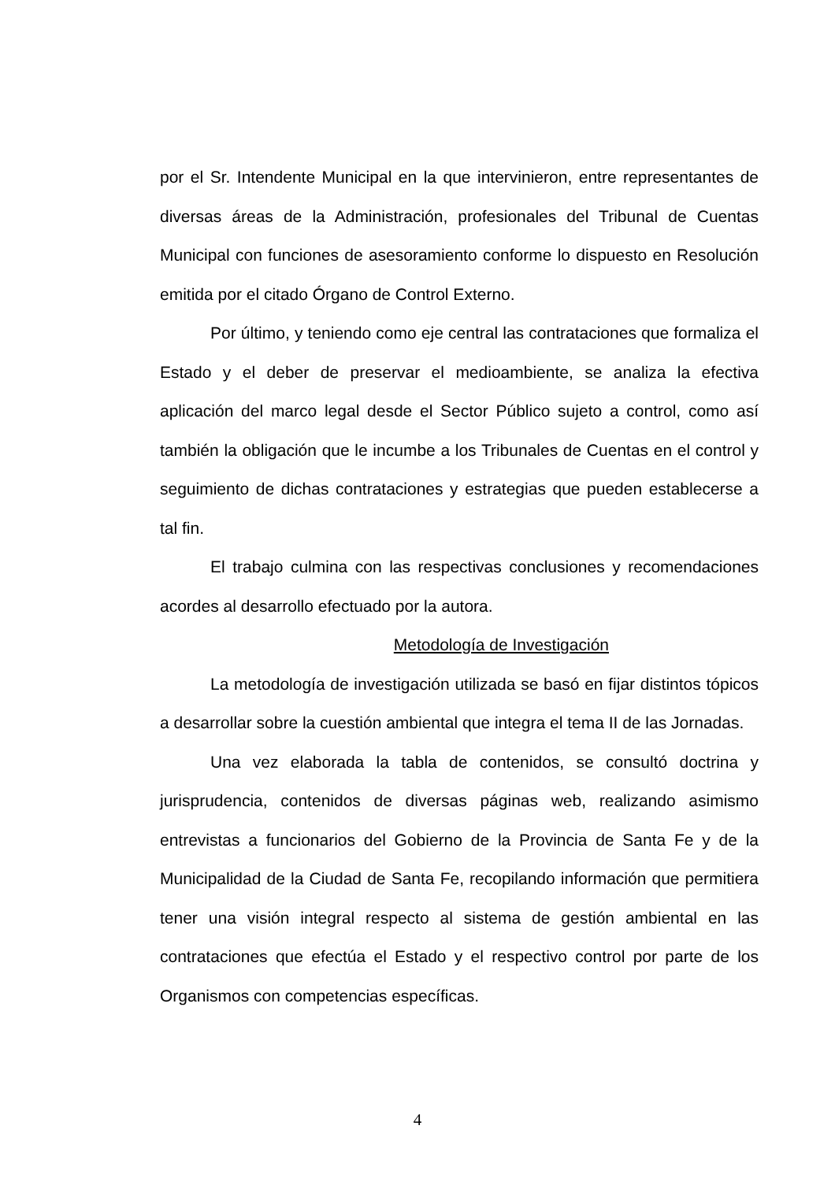por el Sr. Intendente Municipal en la que intervinieron, entre representantes de diversas áreas de la Administración, profesionales del Tribunal de Cuentas Municipal con funciones de asesoramiento conforme lo dispuesto en Resolución emitida por el citado Órgano de Control Externo.
Por último, y teniendo como eje central las contrataciones que formaliza el Estado y el deber de preservar el medioambiente, se analiza la efectiva aplicación del marco legal desde el Sector Público sujeto a control, como así también la obligación que le incumbe a los Tribunales de Cuentas en el control y seguimiento de dichas contrataciones y estrategias que pueden establecerse a tal fin.
El trabajo culmina con las respectivas conclusiones y recomendaciones acordes al desarrollo efectuado por la autora.
Metodología de Investigación
La metodología de investigación utilizada se basó en fijar distintos tópicos a desarrollar sobre la cuestión ambiental que integra el tema II de las Jornadas.
Una vez elaborada la tabla de contenidos, se consultó doctrina y jurisprudencia, contenidos de diversas páginas web, realizando asimismo entrevistas a funcionarios del Gobierno de la Provincia de Santa Fe y de la Municipalidad de la Ciudad de Santa Fe, recopilando información que permitiera tener una visión integral respecto al sistema de gestión ambiental en las contrataciones que efectúa el Estado y el respectivo control por parte de los Organismos con competencias específicas.
4